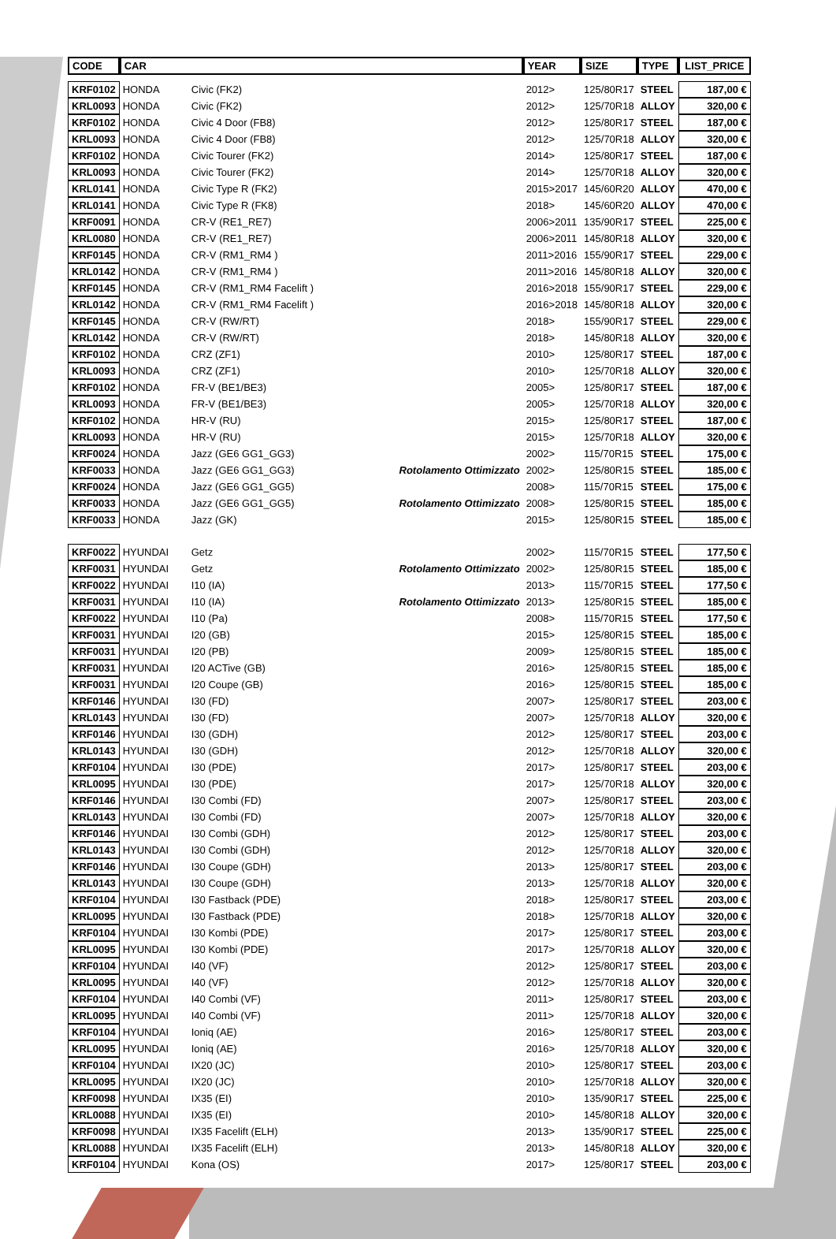| CODE | CAR | | | YEAR | SIZE | TYPE | LIST_PRICE |
| --- | --- | --- | --- | --- | --- | --- | --- |
| KRF0102 | HONDA | Civic (FK2) | | 2012> | 125/80R17 | STEEL | 187,00 € |
| KRL0093 | HONDA | Civic (FK2) | | 2012> | 125/70R18 | ALLOY | 320,00 € |
| KRF0102 | HONDA | Civic 4 Door (FB8) | | 2012> | 125/80R17 | STEEL | 187,00 € |
| KRL0093 | HONDA | Civic 4 Door (FB8) | | 2012> | 125/70R18 | ALLOY | 320,00 € |
| KRF0102 | HONDA | Civic Tourer (FK2) | | 2014> | 125/80R17 | STEEL | 187,00 € |
| KRL0093 | HONDA | Civic Tourer (FK2) | | 2014> | 125/70R18 | ALLOY | 320,00 € |
| KRL0141 | HONDA | Civic Type R (FK2) | | 2015>2017 | 145/60R20 | ALLOY | 470,00 € |
| KRL0141 | HONDA | Civic Type R (FK8) | | 2018> | 145/60R20 | ALLOY | 470,00 € |
| KRF0091 | HONDA | CR-V (RE1_RE7) | | 2006>2011 | 135/90R17 | STEEL | 225,00 € |
| KRL0080 | HONDA | CR-V (RE1_RE7) | | 2006>2011 | 145/80R18 | ALLOY | 320,00 € |
| KRF0145 | HONDA | CR-V (RM1_RM4 ) | | 2011>2016 | 155/90R17 | STEEL | 229,00 € |
| KRL0142 | HONDA | CR-V (RM1_RM4 ) | | 2011>2016 | 145/80R18 | ALLOY | 320,00 € |
| KRF0145 | HONDA | CR-V (RM1_RM4 Facelift ) | | 2016>2018 | 155/90R17 | STEEL | 229,00 € |
| KRL0142 | HONDA | CR-V (RM1_RM4 Facelift ) | | 2016>2018 | 145/80R18 | ALLOY | 320,00 € |
| KRF0145 | HONDA | CR-V (RW/RT) | | 2018> | 155/90R17 | STEEL | 229,00 € |
| KRL0142 | HONDA | CR-V (RW/RT) | | 2018> | 145/80R18 | ALLOY | 320,00 € |
| KRF0102 | HONDA | CRZ (ZF1) | | 2010> | 125/80R17 | STEEL | 187,00 € |
| KRL0093 | HONDA | CRZ (ZF1) | | 2010> | 125/70R18 | ALLOY | 320,00 € |
| KRF0102 | HONDA | FR-V (BE1/BE3) | | 2005> | 125/80R17 | STEEL | 187,00 € |
| KRL0093 | HONDA | FR-V (BE1/BE3) | | 2005> | 125/70R18 | ALLOY | 320,00 € |
| KRF0102 | HONDA | HR-V (RU) | | 2015> | 125/80R17 | STEEL | 187,00 € |
| KRL0093 | HONDA | HR-V (RU) | | 2015> | 125/70R18 | ALLOY | 320,00 € |
| KRF0024 | HONDA | Jazz (GE6 GG1_GG3) | | 2002> | 115/70R15 | STEEL | 175,00 € |
| KRF0033 | HONDA | Jazz (GE6 GG1_GG3) | Rotolamento Ottimizzato | 2002> | 125/80R15 | STEEL | 185,00 € |
| KRF0024 | HONDA | Jazz (GE6 GG1_GG5) | | 2008> | 115/70R15 | STEEL | 175,00 € |
| KRF0033 | HONDA | Jazz (GE6 GG1_GG5) | Rotolamento Ottimizzato | 2008> | 125/80R15 | STEEL | 185,00 € |
| KRF0033 | HONDA | Jazz (GK) | | 2015> | 125/80R15 | STEEL | 185,00 € |
| KRF0022 | HYUNDAI | Getz | | 2002> | 115/70R15 | STEEL | 177,50 € |
| KRF0031 | HYUNDAI | Getz | Rotolamento Ottimizzato | 2002> | 125/80R15 | STEEL | 185,00 € |
| KRF0022 | HYUNDAI | I10 (IA) | | 2013> | 115/70R15 | STEEL | 177,50 € |
| KRF0031 | HYUNDAI | I10 (IA) | Rotolamento Ottimizzato | 2013> | 125/80R15 | STEEL | 185,00 € |
| KRF0022 | HYUNDAI | I10 (Pa) | | 2008> | 115/70R15 | STEEL | 177,50 € |
| KRF0031 | HYUNDAI | I20 (GB) | | 2015> | 125/80R15 | STEEL | 185,00 € |
| KRF0031 | HYUNDAI | I20 (PB) | | 2009> | 125/80R15 | STEEL | 185,00 € |
| KRF0031 | HYUNDAI | I20 ACTive (GB) | | 2016> | 125/80R15 | STEEL | 185,00 € |
| KRF0031 | HYUNDAI | I20 Coupe (GB) | | 2016> | 125/80R15 | STEEL | 185,00 € |
| KRF0146 | HYUNDAI | I30 (FD) | | 2007> | 125/80R17 | STEEL | 203,00 € |
| KRL0143 | HYUNDAI | I30 (FD) | | 2007> | 125/70R18 | ALLOY | 320,00 € |
| KRF0146 | HYUNDAI | I30 (GDH) | | 2012> | 125/80R17 | STEEL | 203,00 € |
| KRL0143 | HYUNDAI | I30 (GDH) | | 2012> | 125/70R18 | ALLOY | 320,00 € |
| KRF0104 | HYUNDAI | I30 (PDE) | | 2017> | 125/80R17 | STEEL | 203,00 € |
| KRL0095 | HYUNDAI | I30 (PDE) | | 2017> | 125/70R18 | ALLOY | 320,00 € |
| KRF0146 | HYUNDAI | I30 Combi (FD) | | 2007> | 125/80R17 | STEEL | 203,00 € |
| KRL0143 | HYUNDAI | I30 Combi (FD) | | 2007> | 125/70R18 | ALLOY | 320,00 € |
| KRF0146 | HYUNDAI | I30 Combi (GDH) | | 2012> | 125/80R17 | STEEL | 203,00 € |
| KRL0143 | HYUNDAI | I30 Combi (GDH) | | 2012> | 125/70R18 | ALLOY | 320,00 € |
| KRF0146 | HYUNDAI | I30 Coupe (GDH) | | 2013> | 125/80R17 | STEEL | 203,00 € |
| KRL0143 | HYUNDAI | I30 Coupe (GDH) | | 2013> | 125/70R18 | ALLOY | 320,00 € |
| KRF0104 | HYUNDAI | I30 Fastback (PDE) | | 2018> | 125/80R17 | STEEL | 203,00 € |
| KRL0095 | HYUNDAI | I30 Fastback (PDE) | | 2018> | 125/70R18 | ALLOY | 320,00 € |
| KRF0104 | HYUNDAI | I30 Kombi (PDE) | | 2017> | 125/80R17 | STEEL | 203,00 € |
| KRL0095 | HYUNDAI | I30 Kombi (PDE) | | 2017> | 125/70R18 | ALLOY | 320,00 € |
| KRF0104 | HYUNDAI | I40 (VF) | | 2012> | 125/80R17 | STEEL | 203,00 € |
| KRL0095 | HYUNDAI | I40 (VF) | | 2012> | 125/70R18 | ALLOY | 320,00 € |
| KRF0104 | HYUNDAI | I40 Combi (VF) | | 2011> | 125/80R17 | STEEL | 203,00 € |
| KRL0095 | HYUNDAI | I40 Combi (VF) | | 2011> | 125/70R18 | ALLOY | 320,00 € |
| KRF0104 | HYUNDAI | Ioniq (AE) | | 2016> | 125/80R17 | STEEL | 203,00 € |
| KRL0095 | HYUNDAI | Ioniq (AE) | | 2016> | 125/70R18 | ALLOY | 320,00 € |
| KRF0104 | HYUNDAI | IX20 (JC) | | 2010> | 125/80R17 | STEEL | 203,00 € |
| KRL0095 | HYUNDAI | IX20 (JC) | | 2010> | 125/70R18 | ALLOY | 320,00 € |
| KRF0098 | HYUNDAI | IX35 (EI) | | 2010> | 135/90R17 | STEEL | 225,00 € |
| KRL0088 | HYUNDAI | IX35 (EI) | | 2010> | 145/80R18 | ALLOY | 320,00 € |
| KRF0098 | HYUNDAI | IX35 Facelift (ELH) | | 2013> | 135/90R17 | STEEL | 225,00 € |
| KRL0088 | HYUNDAI | IX35 Facelift (ELH) | | 2013> | 145/80R18 | ALLOY | 320,00 € |
| KRF0104 | HYUNDAI | Kona (OS) | | 2017> | 125/80R17 | STEEL | 203,00 € |